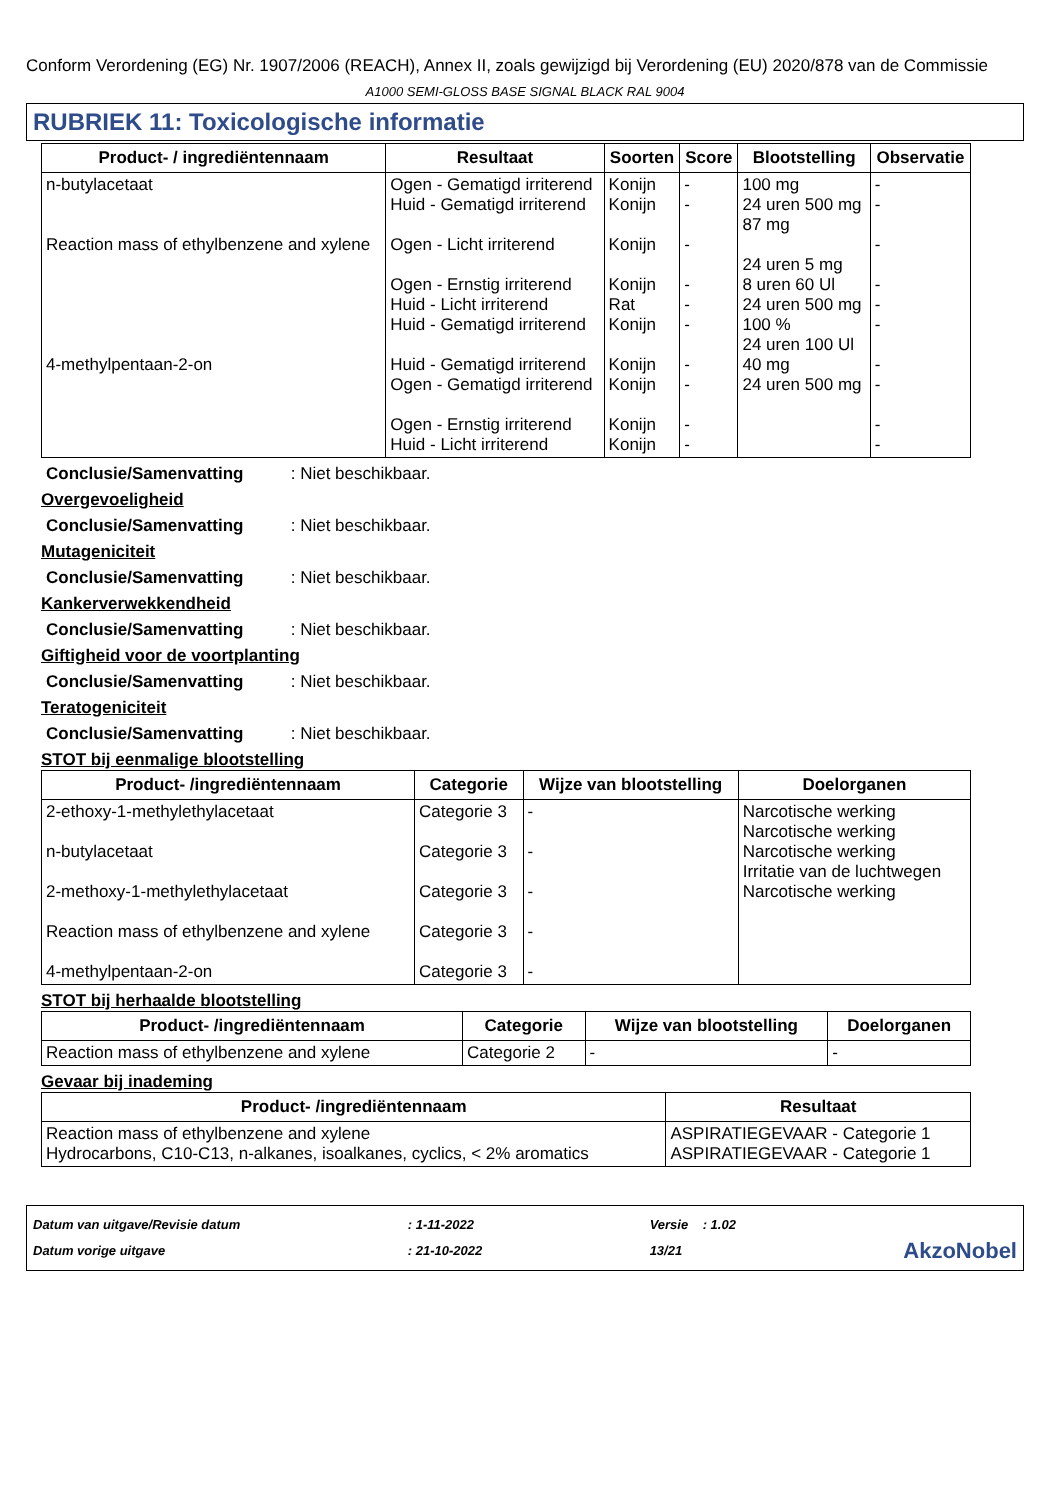Conform Verordening (EG) Nr. 1907/2006 (REACH), Annex II, zoals gewijzigd bij Verordening (EU) 2020/878 van de Commissie
A1000 SEMI-GLOSS BASE SIGNAL BLACK RAL 9004
RUBRIEK 11: Toxicologische informatie
| Product- / ingrediëntennaam | Resultaat | Soorten | Score | Blootstelling | Observatie |
| --- | --- | --- | --- | --- | --- |
| n-butylacetaat Reaction mass of ethylbenzene and xylene 4-methylpentaan-2-on | Ogen - Gematigd irriterend Huid - Gematigd irriterend Ogen - Licht irriterend Ogen - Ernstig irriterend Huid - Licht irriterend Huid - Gematigd irriterend Huid - Gematigd irriterend Ogen - Gematigd irriterend Ogen - Ernstig irriterend Huid - Licht irriterend | Konijn Konijn Konijn Konijn Rat Konijn Konijn Konijn Konijn Konijn | - - - - - - - - - - | 100 mg 24 uren 500 mg 87 mg 24 uren 5 mg 8 uren 60 Ul 24 uren 500 mg 100 % 24 uren 100 Ul 40 mg 24 uren 500 mg | - - - - - - - - - - |
Conclusie/Samenvatting : Niet beschikbaar.
Overgevoeligheid
Conclusie/Samenvatting : Niet beschikbaar.
Mutageniciteit
Conclusie/Samenvatting : Niet beschikbaar.
Kankerverwekkendheid
Conclusie/Samenvatting : Niet beschikbaar.
Giftigheid voor de voortplanting
Conclusie/Samenvatting : Niet beschikbaar.
Teratogeniciteit
Conclusie/Samenvatting : Niet beschikbaar.
STOT bij eenmalige blootstelling
| Product- /ingrediëntennaam | Categorie | Wijze van blootstelling | Doelorganen |
| --- | --- | --- | --- |
| 2-ethoxy-1-methylethylacetaat n-butylacetaat 2-methoxy-1-methylethylacetaat Reaction mass of ethylbenzene and xylene 4-methylpentaan-2-on | Categorie 3 Categorie 3 Categorie 3 Categorie 3 Categorie 3 | - - - - - | Narcotische werking Narcotische werking Narcotische werking Irritatie van de luchtwegen Narcotische werking |
STOT bij herhaalde blootstelling
| Product- /ingrediëntennaam | Categorie | Wijze van blootstelling | Doelorganen |
| --- | --- | --- | --- |
| Reaction mass of ethylbenzene and xylene | Categorie 2 | - | - |
Gevaar bij inademing
| Product- /ingrediëntennaam | Resultaat |
| --- | --- |
| Reaction mass of ethylbenzene and xylene Hydrocarbons, C10-C13, n-alkanes, isoalkanes, cyclics, < 2% aromatics | ASPIRATIEGEVAAR - Categorie 1 ASPIRATIEGEVAAR - Categorie 1 |
Datum van uitgave/Revisie datum
Datum vorige uitgave
: 1-11-2022
: 21-10-2022
Versie : 1.02
13/21
AkzoNobel